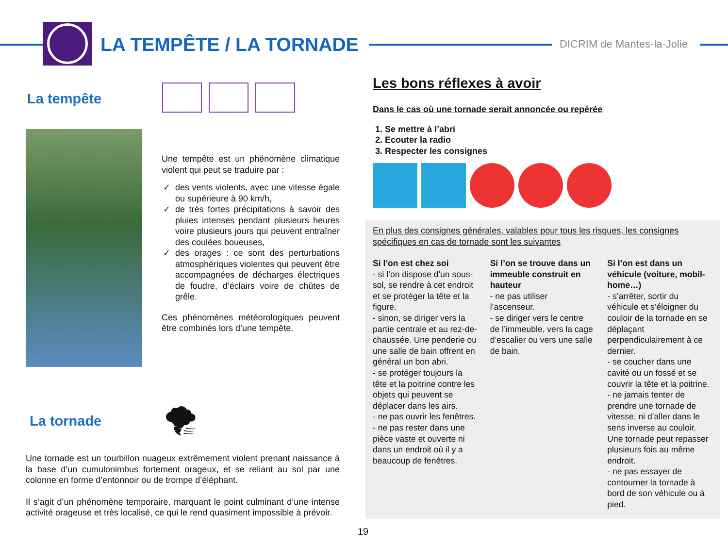LA TEMPÊTE / LA TORNADE DICRIM de Mantes-la-Jolie
La tempête
Une tempête est un phénomène climatique violent qui peut se traduire par :
des vents violents, avec une vitesse égale ou supérieure à 90 km/h,
de très fortes précipitations à savoir des pluies intenses pendant plusieurs heures voire plusieurs jours qui peuvent entraîner des coulées boueuses,
des orages : ce sont des perturbations atmosphériques violentes qui peuvent être accompagnées de décharges électriques de foudre, d’éclairs voire de chûtes de grêle.
Ces phénomènes météorologiques peuvent être combinés lors d’une tempête.
La tornade
🌪
Une tornade est un tourbillon nuageux extrêmement violent prenant naissance à la base d’un cumulonimbus fortement orageux, et se reliant au sol par une colonne en forme d’entonnoir ou de trompe d’éléphant.
Il s’agit d’un phénomène temporaire, marquant le point culminant d’une intense activité orageuse et très localisé, ce qui le rend quasiment impossible à prévoir.
Les bons réflexes à avoir
Dans le cas où une tornade serait annoncée ou repérée
1. Se mettre à l’abri
2. Ecouter la radio
3. Respecter les consignes
En plus des consignes générales, valables pour tous les risques, les consignes spécifiques en cas de tornade sont les suivantes
Si l’on est chez soi
- si l’on dispose d’un sous-sol, se rendre à cet endroit et se protéger la tête et la figure.
- sinon, se diriger vers la partie centrale et au rez-de-chaussée. Une penderie ou une salle de bain offrent en général un bon abri.
- se protéger toujours la tête et la poitrine contre les objets qui peuvent se déplacer dans les airs.
- ne pas ouvrir les fenêtres.
- ne pas rester dans une pièce vaste et ouverte ni dans un endroit où il y a beaucoup de fenêtres.
Si l’on se trouve dans un immeuble construit en hauteur
- ne pas utiliser l’ascenseur.
- se diriger vers le centre de l’immeuble, vers la cage d’escalier ou vers une salle de bain.
Si l’on est dans un véhicule (voiture, mobil-home…)
- s’arrêter, sortir du véhicule et s’éloigner du couloir de la tornade en se déplaçant perpendiculairement à ce dernier.
- se coucher dans une cavité ou un fossé et se couvrir la tête et la poitrine.
- ne jamais tenter de prendre une tornade de vitesse, ni d’aller dans le sens inverse au couloir. Une tornade peut repasser plusieurs fois au même endroit.
- ne pas essayer de contourner la tornade à bord de son véhicule ou à pied.
19